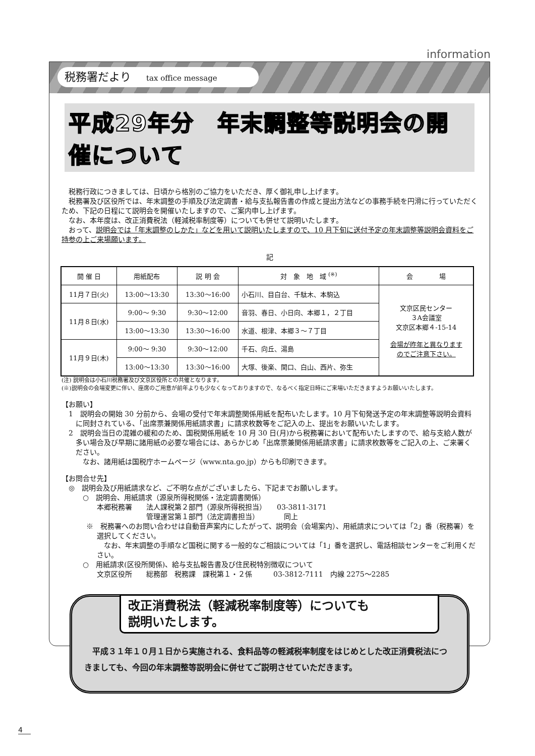information
税務署だより tax office message
平成29年分　年末調整等説明会の開催について
税務行政につきましては、日頃から格別のご協力をいただき、厚く御礼申し上げます。
税務署及び区役所では、年末調整の手順及び法定調書・給与支払報告書の作成と提出方法などの事務手続を円滑に行っていただくため、下記の日程にて説明会を開催いたしますので、ご案内申し上げます。
なお、本年度は、改正消費税法（軽減税率制度等）についても併せて説明いたします。
おって、説明会では「年末調整のしかた」などを用いて説明いたしますので、10 月下旬に送付予定の年末調整等説明会資料をご持参の上ご来場願います。
記
| 開 催 日 | 用紙配布 | 説 明 会 | 対 象 地 域 <sup>(※)</sup> | 会 場 |
| --- | --- | --- | --- | --- |
| 11月７日(火) | 13:00～13:30 | 13:30～16:00 | 小石川、目白台、千駄木、本駒込 | 文京区民センター ３A会議室 文京区本郷４-15-14 会場が昨年と異なります のでご注意下さい。 |
| 11月８日(水) | 9:00～ 9:30 | 9:30～12:00 | 音羽、春日、小日向、本郷１，２丁目 | |
| | 13:00～13:30 | 13:30～16:00 | 水道、根津、本郷３～７丁目 | |
| 11月９日(木) | 9:00～ 9:30 | 9:30～12:00 | 千石、向丘、湯島 | |
| | 13:00～13:30 | 13:30～16:00 | 大塚、後楽、関口、白山、西片、弥生 | |
(注) 説明会は小石川税務署及び文京区役所との共催となります。
(※)説明会の会場変更に伴い、座席のご用意が前年よりも少なくなっておりますので、なるべく指定日時にご来場いただきますようお願いいたします。
【お願い】
1　説明会の開始 30 分前から、会場の受付で年末調整関係用紙を配布いたします。10 月下旬発送予定の年末調整等説明会資料に同封されている、「出席票兼関係用紙請求書」に請求枚数等をご記入の上、提出をお願いいたします。
2　説明会当日の混雑の緩和のため、国税関係用紙を 10 月 30 日(月)から税務署において配布いたしますので、給与支給人数が多い場合及び早期に諸用紙の必要な場合には、あらかじめ「出席票兼関係用紙請求書」に請求枚数等をご記入の上、ご来署ください。
なお、諸用紙は国税庁ホームページ（www.nta.go.jp）からも印刷できます。
【お問合せ先】
◎　説明会及び用紙請求など、ご不明な点がございましたら、下記までお願いします。
○　説明会、用紙請求（源泉所得税関係・法定調書関係）
本郷税務署　　法人課税第２部門（源泉所得税担当）　　03-3811-3171
管理運営第１部門（法定調書担当）　　　　同上
※　税務署へのお問い合わせは自動音声案内にしたがって、説明会（会場案内）、用紙請求については「2」番（税務署）を選択してください。
なお、年末調整の手順など国税に関する一般的なご相談については「1」番を選択し、電話相談センターをご利用ください。
○　用紙請求(区役所関係)、給与支払報告書及び住民税特別徴収について
文京区役所　　総務部　税務課　課税第１・２係　　　03-3812-7111　内線 2275～2285
改正消費税法（軽減税率制度等）についても
説明いたします。
　平成３１年１０月１日から実施される、食料品等の軽減税率制度をはじめとした改正消費税法につきましても、今回の年末調整等説明会に併せてご説明させていただきます。
4